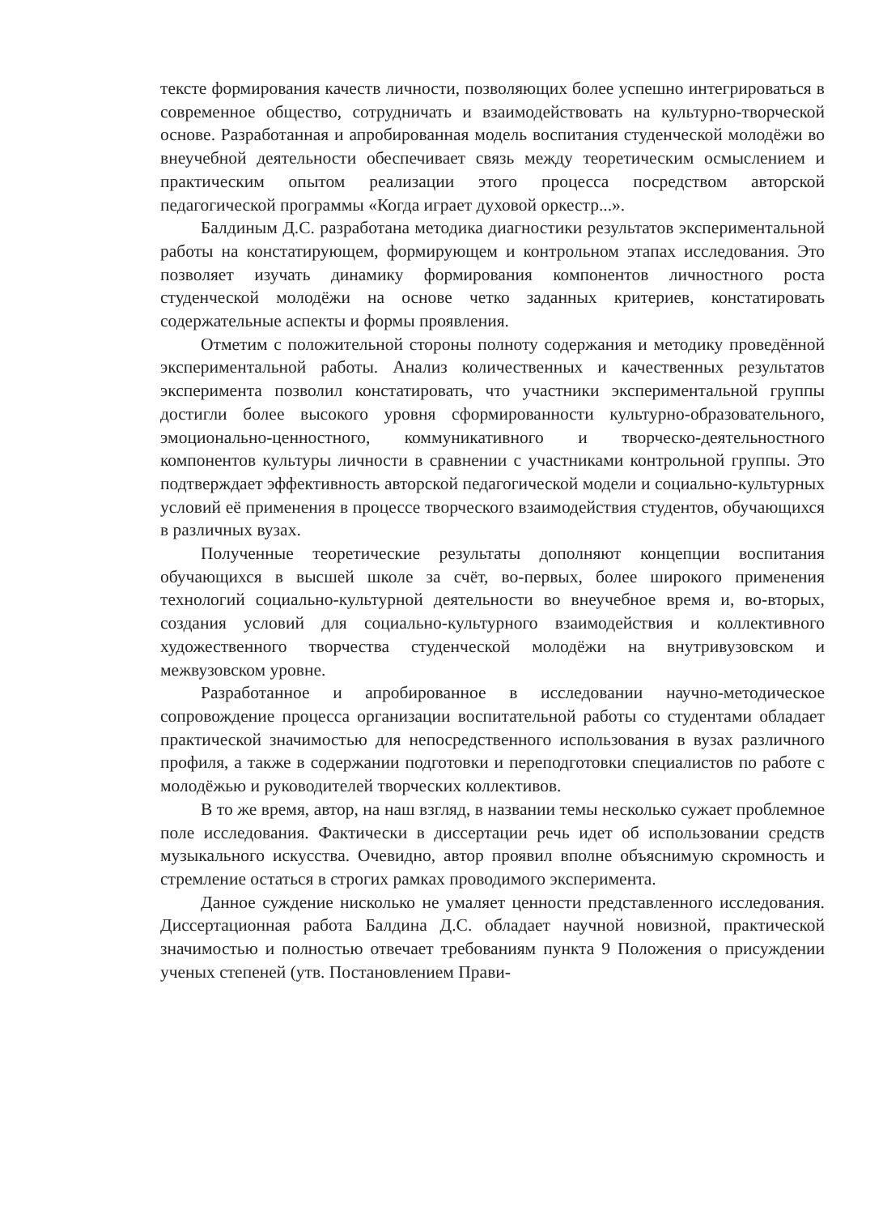тексте формирования качеств личности, позволяющих более успешно интегрироваться в современное общество, сотрудничать и взаимодействовать на культурно-творческой основе. Разработанная и апробированная модель воспитания студенческой молодёжи во внеучебной деятельности обеспечивает связь между теоретическим осмыслением и практическим опытом реализации этого процесса посредством авторской педагогической программы «Когда играет духовой оркестр...».
Балдиным Д.С. разработана методика диагностики результатов экспериментальной работы на констатирующем, формирующем и контрольном этапах исследования. Это позволяет изучать динамику формирования компонентов личностного роста студенческой молодёжи на основе четко заданных критериев, констатировать содержательные аспекты и формы проявления.
Отметим с положительной стороны полноту содержания и методику проведённой экспериментальной работы. Анализ количественных и качественных результатов эксперимента позволил констатировать, что участники экспериментальной группы достигли более высокого уровня сформированности культурно-образовательного, эмоционально-ценностного, коммуникативного и творческо-деятельностного компонентов культуры личности в сравнении с участниками контрольной группы. Это подтверждает эффективность авторской педагогической модели и социально-культурных условий её применения в процессе творческого взаимодействия студентов, обучающихся в различных вузах.
Полученные теоретические результаты дополняют концепции воспитания обучающихся в высшей школе за счёт, во-первых, более широкого применения технологий социально-культурной деятельности во внеучебное время и, во-вторых, создания условий для социально-культурного взаимодействия и коллективного художественного творчества студенческой молодёжи на внутривузовском и межвузовском уровне.
Разработанное и апробированное в исследовании научно-методическое сопровождение процесса организации воспитательной работы со студентами обладает практической значимостью для непосредственного использования в вузах различного профиля, а также в содержании подготовки и переподготовки специалистов по работе с молодёжью и руководителей творческих коллективов.
В то же время, автор, на наш взгляд, в названии темы несколько сужает проблемное поле исследования. Фактически в диссертации речь идет об использовании средств музыкального искусства. Очевидно, автор проявил вполне объяснимую скромность и стремление остаться в строгих рамках проводимого эксперимента.
Данное суждение нисколько не умаляет ценности представленного исследования. Диссертационная работа Балдина Д.С. обладает научной новизной, практической значимостью и полностью отвечает требованиям пункта 9 Положения о присуждении ученых степеней (утв. Постановлением Прави-